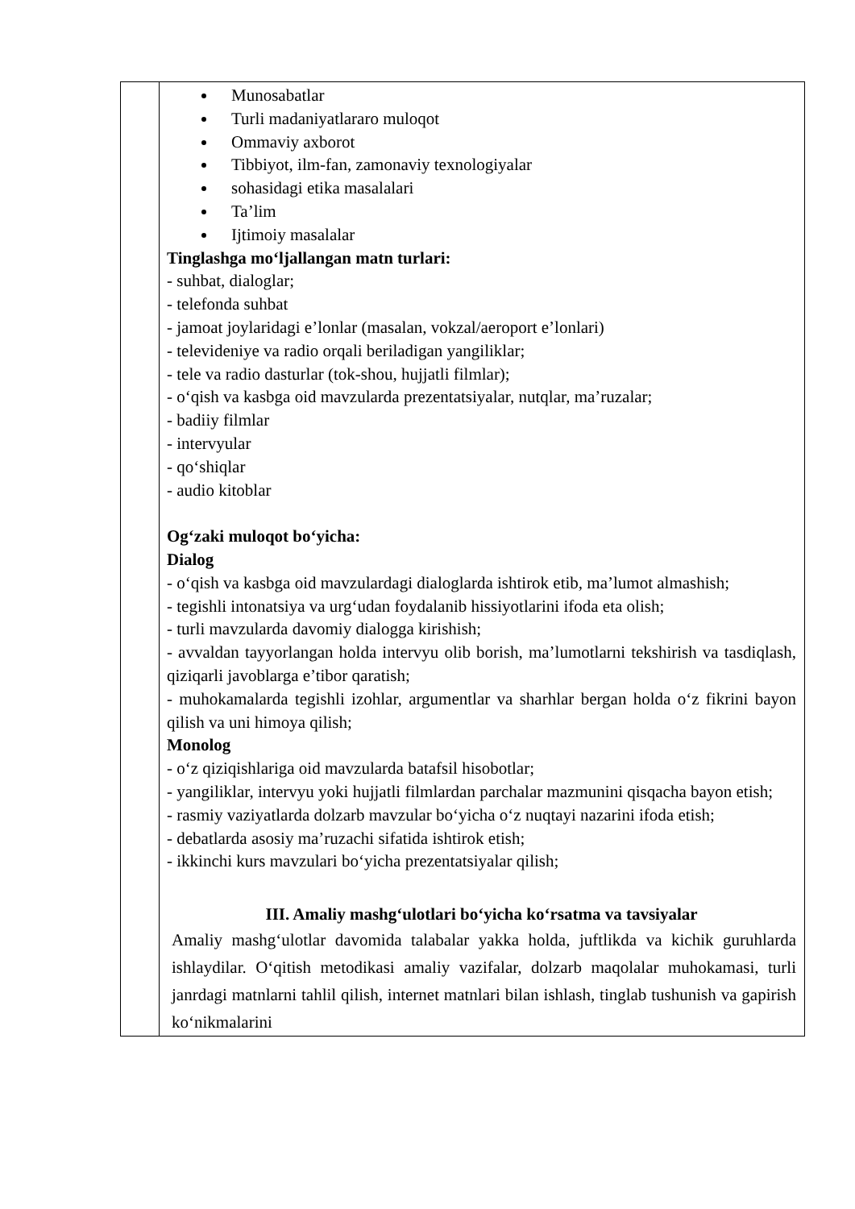| | Munosabatlar Turli madaniyatlararo muloqot Ommaviy axborot Tibbiyot, ilm-fan, zamonaviy texnologiyalar sohasidagi etika masalalari Ta’lim Ijtimoiy masalalar Tinglashga mo‘ljallangan matn turlari: - suhbat, dialoglar; - telefonda suhbat - jamoat joylaridagi e’lonlar (masalan, vokzal/aeroport e’lonlari) - televideniye va radio orqali beriladigan yangiliklar; - tele va radio dasturlar (tok-shou, hujjatli filmlar); - o‘qish va kasbga oid mavzularda prezentatsiyalar, nutqlar, ma’ruzalar; - badiiy filmlar - intervyular - qo‘shiqlar - audio kitoblar Og‘zaki muloqot bo‘yicha: Dialog - o‘qish va kasbga oid mavzulardagi dialoglarda ishtirok etib, ma’lumot almashish; - tegishli intonatsiya va urg‘udan foydalanib hissiyotlarini ifoda eta olish; - turli mavzularda davomiy dialogga kirishish; - avvaldan tayyorlangan holda intervyu olib borish, ma’lumotlarni tekshirish va tasdiqlash, qiziqarli javoblarga e’tibor qaratish; - muhokamalarda tegishli izohlar, argumentlar va sharhlar bergan holda o‘z fikrini bayon qilish va uni himoya qilish; Monolog - o‘z qiziqishlariga oid mavzularda batafsil hisobotlar; - yangiliklar, intervyu yoki hujjatli filmlardan parchalar mazmunini qisqacha bayon etish; - rasmiy vaziyatlarda dolzarb mavzular bo‘yicha o‘z nuqtayi nazarini ifoda etish; - debatlarda asosiy ma’ruzachi sifatida ishtirok etish; - ikkinchi kurs mavzulari bo‘yicha prezentatsiyalar qilish; III. Amaliy mashg‘ulotlari bo‘yicha ko‘rsatma va tavsiyalar Amaliy mashg‘ulotlar davomida talabalar yakka holda, juftlikda va kichik guruhlarda ishlaydilar. O‘qitish metodikasi amaliy vazifalar, dolzarb maqolalar muhokamasi, turli janrdagi matnlarni tahlil qilish, internet matnlari bilan ishlash, tinglab tushunish va gapirish ko‘nikmalarini |